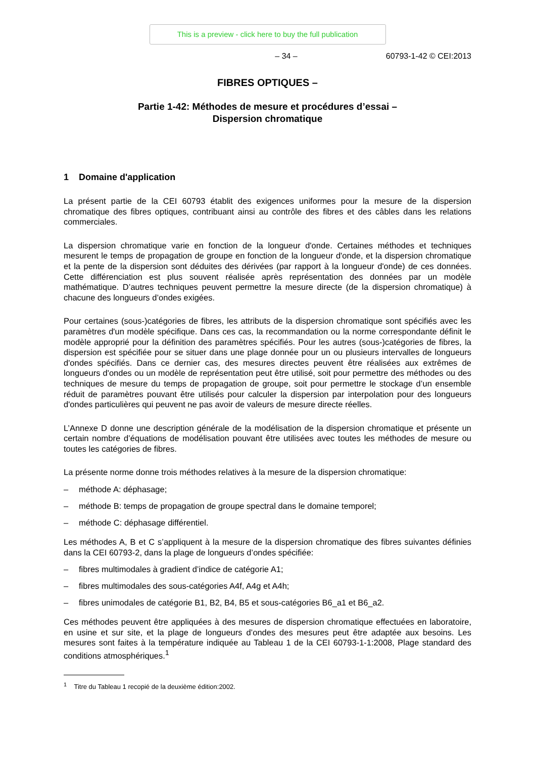This is a preview - click here to buy the full publication
– 34 – 60793-1-42 © CEI:2013
FIBRES OPTIQUES –
Partie 1-42: Méthodes de mesure et procédures d’essai –
Dispersion chromatique
1 Domaine d'application
La présent partie de la CEI 60793 établit des exigences uniformes pour la mesure de la dispersion chromatique des fibres optiques, contribuant ainsi au contrôle des fibres et des câbles dans les relations commerciales.
La dispersion chromatique varie en fonction de la longueur d'onde. Certaines méthodes et techniques mesurent le temps de propagation de groupe en fonction de la longueur d'onde, et la dispersion chromatique et la pente de la dispersion sont déduites des dérivées (par rapport à la longueur d'onde) de ces données. Cette différenciation est plus souvent réalisée après représentation des données par un modèle mathématique. D’autres techniques peuvent permettre la mesure directe (de la dispersion chromatique) à chacune des longueurs d’ondes exigées.
Pour certaines (sous-)catégories de fibres, les attributs de la dispersion chromatique sont spécifiés avec les paramètres d'un modèle spécifique. Dans ces cas, la recommandation ou la norme correspondante définit le modèle approprié pour la définition des paramètres spécifiés. Pour les autres (sous-)catégories de fibres, la dispersion est spécifiée pour se situer dans une plage donnée pour un ou plusieurs intervalles de longueurs d'ondes spécifiés. Dans ce dernier cas, des mesures directes peuvent être réalisées aux extrêmes de longueurs d'ondes ou un modèle de représentation peut être utilisé, soit pour permettre des méthodes ou des techniques de mesure du temps de propagation de groupe, soit pour permettre le stockage d’un ensemble réduit de paramètres pouvant être utilisés pour calculer la dispersion par interpolation pour des longueurs d'ondes particulières qui peuvent ne pas avoir de valeurs de mesure directe réelles.
L’Annexe D donne une description générale de la modélisation de la dispersion chromatique et présente un certain nombre d’équations de modélisation pouvant être utilisées avec toutes les méthodes de mesure ou toutes les catégories de fibres.
La présente norme donne trois méthodes relatives à la mesure de la dispersion chromatique:
– méthode A: déphasage;
– méthode B: temps de propagation de groupe spectral dans le domaine temporel;
– méthode C: déphasage différentiel.
Les méthodes A, B et C s’appliquent à la mesure de la dispersion chromatique des fibres suivantes définies dans la CEI 60793-2, dans la plage de longueurs d’ondes spécifiée:
– fibres multimodales à gradient d’indice de catégorie A1;
– fibres multimodales des sous-catégories A4f, A4g et A4h;
– fibres unimodales de catégorie B1, B2, B4, B5 et sous-catégories B6_a1 et B6_a2.
Ces méthodes peuvent être appliquées à des mesures de dispersion chromatique effectuées en laboratoire, en usine et sur site, et la plage de longueurs d’ondes des mesures peut être adaptée aux besoins. Les mesures sont faites à la température indiquée au Tableau 1 de la CEI 60793-1-1:2008, Plage standard des conditions atmosphériques.<sup>1</sup>
<sup>1</sup> Titre du Tableau 1 recopié de la deuxième édition:2002.